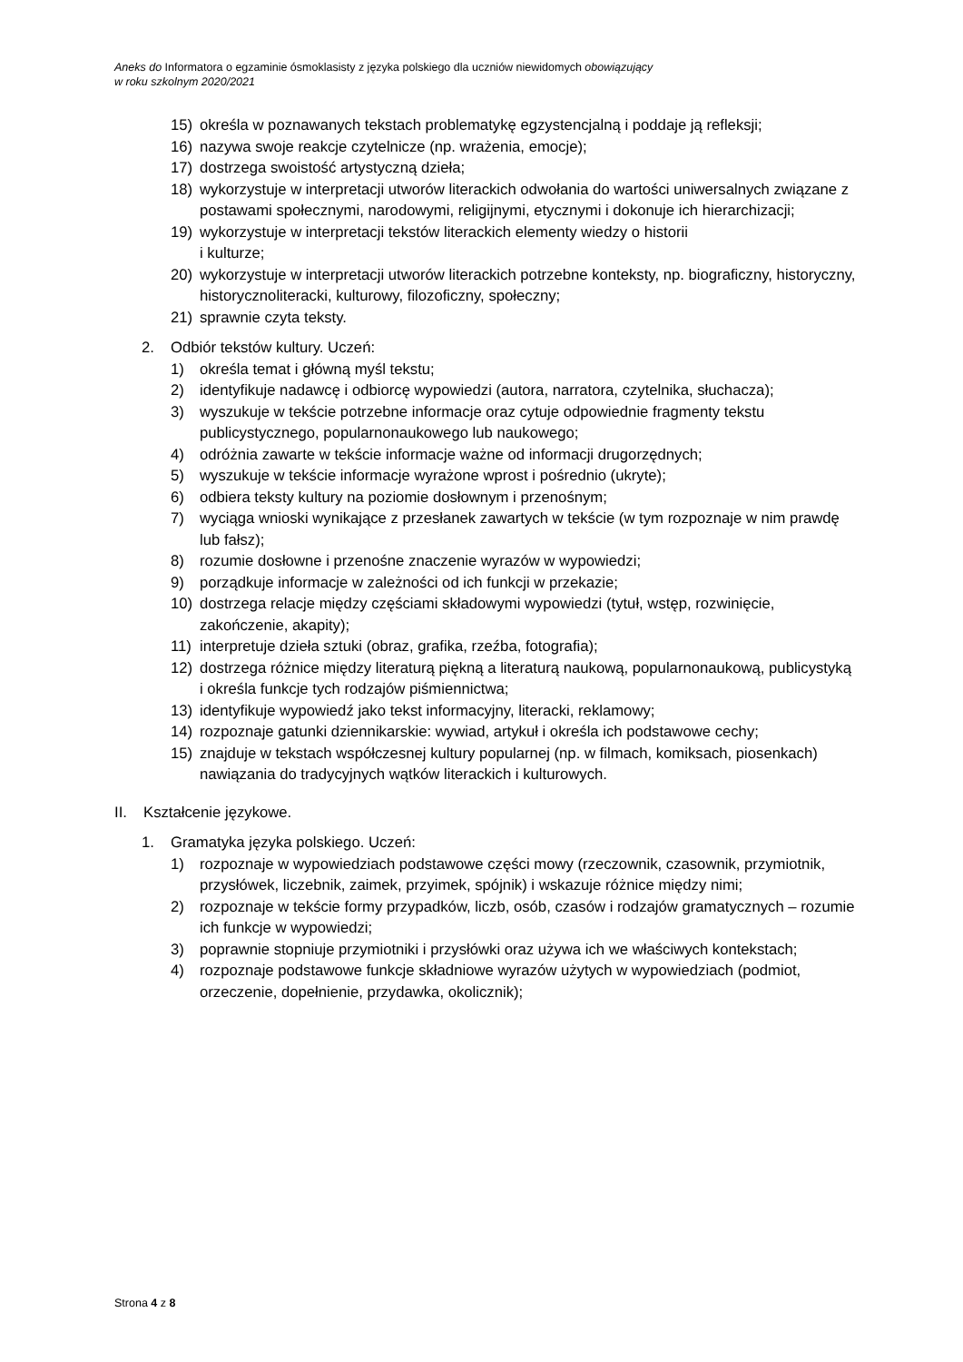Aneks do Informatora o egzaminie ósmoklasisty z języka polskiego dla uczniów niewidomych obowiązujący
w roku szkolnym 2020/2021
15) określa w poznawanych tekstach problematykę egzystencjalną i poddaje ją refleksji;
16) nazywa swoje reakcje czytelnicze (np. wrażenia, emocje);
17) dostrzega swoistość artystyczną dzieła;
18) wykorzystuje w interpretacji utworów literackich odwołania do wartości uniwersalnych związane z postawami społecznymi, narodowymi, religijnymi, etycznymi i dokonuje ich hierarchizacji;
19) wykorzystuje w interpretacji tekstów literackich elementy wiedzy o historii
i kulturze;
20) wykorzystuje w interpretacji utworów literackich potrzebne konteksty, np. biograficzny, historyczny, historycznoliteracki, kulturowy, filozoficzny, społeczny;
21) sprawnie czyta teksty.
2. Odbiór tekstów kultury. Uczeń:
1) określa temat i główną myśl tekstu;
2) identyfikuje nadawcę i odbiorcę wypowiedzi (autora, narratora, czytelnika, słuchacza);
3) wyszukuje w tekście potrzebne informacje oraz cytuje odpowiednie fragmenty tekstu publicystycznego, popularnonaukowego lub naukowego;
4) odróżnia zawarte w tekście informacje ważne od informacji drugorzędnych;
5) wyszukuje w tekście informacje wyrażone wprost i pośrednio (ukryte);
6) odbiera teksty kultury na poziomie dosłownym i przenośnym;
7) wyciąga wnioski wynikające z przesłanek zawartych w tekście (w tym rozpoznaje w nim prawdę lub fałsz);
8) rozumie dosłowne i przenośne znaczenie wyrazów w wypowiedzi;
9) porządkuje informacje w zależności od ich funkcji w przekazie;
10) dostrzega relacje między częściami składowymi wypowiedzi (tytuł, wstęp, rozwinięcie, zakończenie, akapity);
11) interpretuje dzieła sztuki (obraz, grafika, rzeźba, fotografia);
12) dostrzega różnice między literaturą piękną a literaturą naukową, popularnonaukową, publicystyką i określa funkcje tych rodzajów piśmiennictwa;
13) identyfikuje wypowiedź jako tekst informacyjny, literacki, reklamowy;
14) rozpoznaje gatunki dziennikarskie: wywiad, artykuł i określa ich podstawowe cechy;
15) znajduje w tekstach współczesnej kultury popularnej (np. w filmach, komiksach, piosenkach) nawiązania do tradycyjnych wątków literackich i kulturowych.
II. Kształcenie językowe.
1. Gramatyka języka polskiego. Uczeń:
1) rozpoznaje w wypowiedziach podstawowe części mowy (rzeczownik, czasownik, przymiotnik, przysłówek, liczebnik, zaimek, przyimek, spójnik) i wskazuje różnice między nimi;
2) rozpoznaje w tekście formy przypadków, liczb, osób, czasów i rodzajów gramatycznych – rozumie ich funkcje w wypowiedzi;
3) poprawnie stopniuje przymiotniki i przysłówki oraz używa ich we właściwych kontekstach;
4) rozpoznaje podstawowe funkcje składniowe wyrazów użytych w wypowiedziach (podmiot, orzeczenie, dopełnienie, przydawka, okolicznik);
Strona 4 z 8